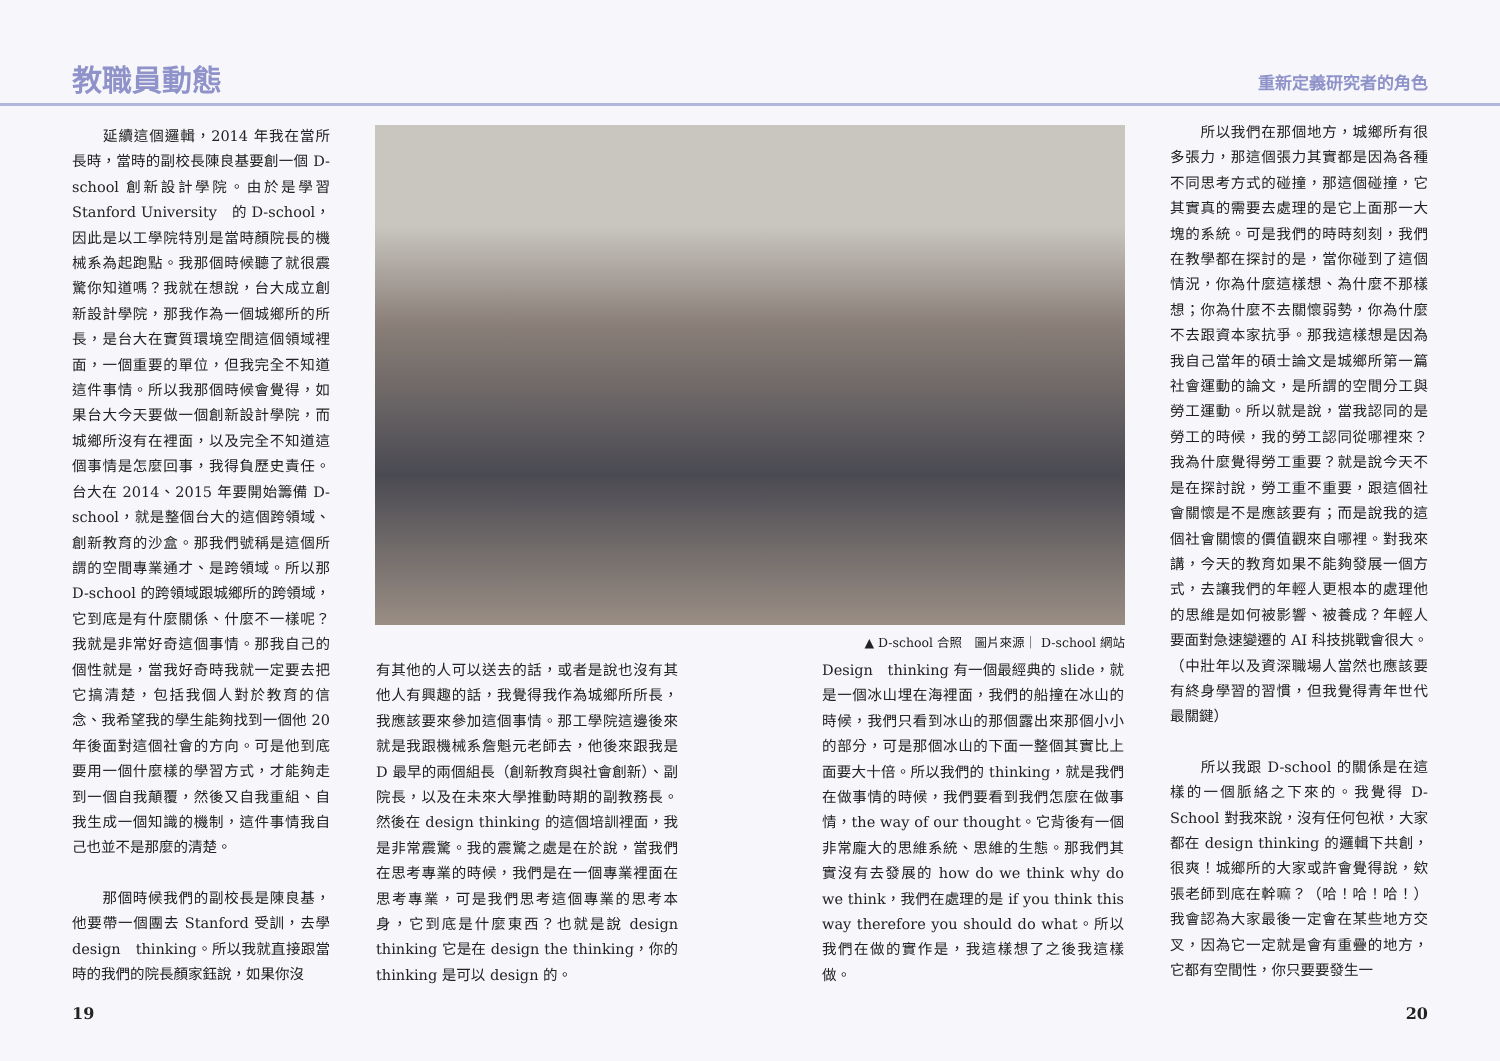教職員動態
重新定義研究者的角色
　　延續這個邏輯，2014 年我在當所長時，當時的副校長陳良基要創一個 D-school 創新設計學院。由於是學習 Stanford University　的 D-school，因此是以工學院特別是當時顏院長的機械系為起跑點。我那個時候聽了就很震驚你知道嗎？我就在想說，台大成立創新設計學院，那我作為一個城鄉所的所長，是台大在實質環境空間這個領域裡面，一個重要的單位，但我完全不知道這件事情。所以我那個時候會覺得，如果台大今天要做一個創新設計學院，而城鄉所沒有在裡面，以及完全不知道這個事情是怎麼回事，我得負歷史責任。台大在 2014、2015 年要開始籌備 D-school，就是整個台大的這個跨領域、創新教育的沙盒。那我們號稱是這個所謂的空間專業通才、是跨領域。所以那 D-school 的跨領域跟城鄉所的跨領域，它到底是有什麼關係、什麼不一樣呢？我就是非常好奇這個事情。那我自己的個性就是，當我好奇時我就一定要去把它搞清楚，包括我個人對於教育的信念、我希望我的學生能夠找到一個他 20 年後面對這個社會的方向。可是他到底要用一個什麼樣的學習方式，才能夠走到一個自我顛覆，然後又自我重組、自我生成一個知識的機制，這件事情我自己也並不是那麼的清楚。
　　那個時候我們的副校長是陳良基，他要帶一個團去 Stanford 受訓，去學 design　thinking。所以我就直接跟當時的我們的院長顏家鈺說，如果你沒
▲ D-school 合照　圖片來源｜ D-school 網站
有其他的人可以送去的話，或者是說也沒有其他人有興趣的話，我覺得我作為城鄉所所長，我應該要來參加這個事情。那工學院這邊後來就是我跟機械系詹魁元老師去，他後來跟我是 D 最早的兩個組長（創新教育與社會創新）、副院長，以及在未來大學推動時期的副教務長。然後在 design thinking 的這個培訓裡面，我是非常震驚。我的震驚之處是在於說，當我們在思考專業的時候，我們是在一個專業裡面在思考專業，可是我們思考這個專業的思考本身，它到底是什麼東西？也就是說 design thinking 它是在 design the thinking，你的 thinking 是可以 design 的。
Design　thinking 有一個最經典的 slide，就是一個冰山埋在海裡面，我們的船撞在冰山的時候，我們只看到冰山的那個露出來那個小小的部分，可是那個冰山的下面一整個其實比上面要大十倍。所以我們的 thinking，就是我們在做事情的時候，我們要看到我們怎麼在做事情，the way of our thought。它背後有一個非常龐大的思維系統、思維的生態。那我們其實沒有去發展的 how do we think why do we think，我們在處理的是 if you think this way therefore you should do what。所以我們在做的實作是，我這樣想了之後我這樣做。
　　所以我們在那個地方，城鄉所有很多張力，那這個張力其實都是因為各種不同思考方式的碰撞，那這個碰撞，它其實真的需要去處理的是它上面那一大塊的系統。可是我們的時時刻刻，我們在教學都在探討的是，當你碰到了這個情況，你為什麼這樣想、為什麼不那樣想；你為什麼不去關懷弱勢，你為什麼不去跟資本家抗爭。那我這樣想是因為我自己當年的碩士論文是城鄉所第一篇社會運動的論文，是所謂的空間分工與勞工運動。所以就是說，當我認同的是勞工的時候，我的勞工認同從哪裡來？我為什麼覺得勞工重要？就是說今天不是在探討說，勞工重不重要，跟這個社會關懷是不是應該要有；而是說我的這個社會關懷的價值觀來自哪裡。對我來講，今天的教育如果不能夠發展一個方式，去讓我們的年輕人更根本的處理他的思維是如何被影響、被養成？年輕人要面對急速變遷的 AI 科技挑戰會很大。（中壯年以及資深職場人當然也應該要有終身學習的習慣，但我覺得青年世代最關鍵）
　　所以我跟 D-school 的關係是在這樣的一個脈絡之下來的。我覺得 D-School 對我來說，沒有任何包袱，大家都在 design thinking 的邏輯下共創，很爽！城鄉所的大家或許會覺得說，欸張老師到底在幹嘛？（哈！哈！哈！）我會認為大家最後一定會在某些地方交叉，因為它一定就是會有重疊的地方，它都有空間性，你只要要發生一
19 20